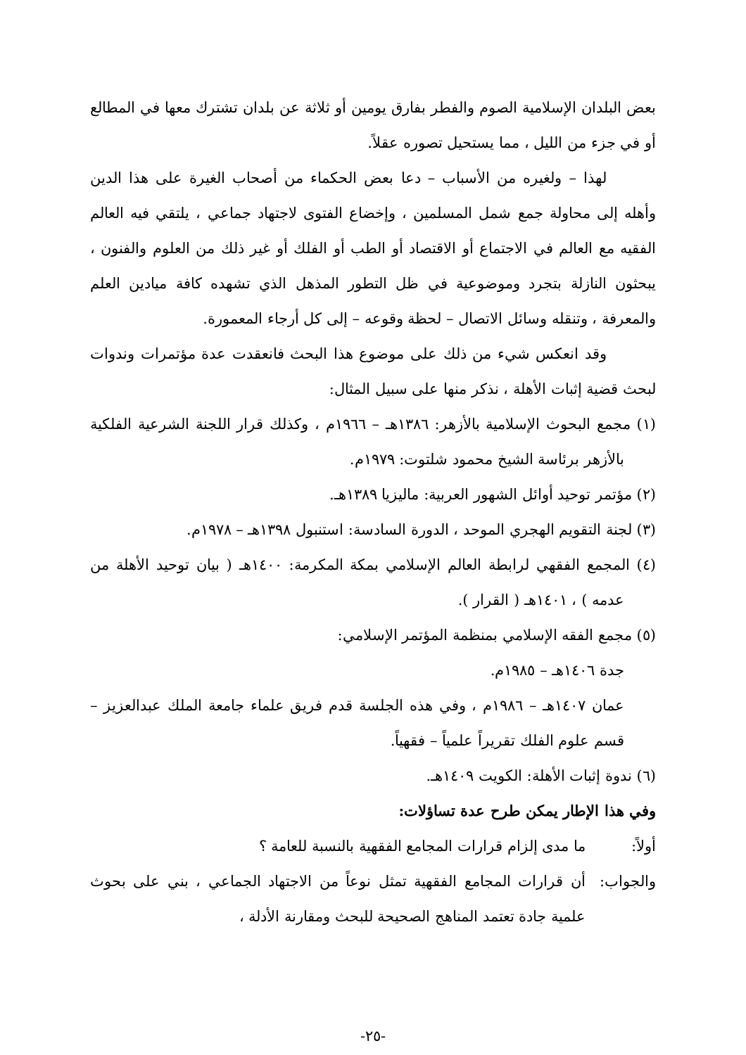بعض البلدان الإسلامية الصوم والفطر بفارق يومين أو ثلاثة عن بلدان تشترك معها في المطالع أو في جزء من الليل ، مما يستحيل تصوره عقلاً.
لهذا – ولغيره من الأسباب – دعا بعض الحكماء من أصحاب الغيرة على هذا الدين وأهله إلى محاولة جمع شمل المسلمين ، وإخضاع الفتوى لاجتهاد جماعي ، يلتقي فيه العالم الفقيه مع العالم في الاجتماع أو الاقتصاد أو الطب أو الفلك أو غير ذلك من العلوم والفنون ، يبحثون النازلة بتجرد وموضوعية في ظل التطور المذهل الذي تشهده كافة ميادين العلم والمعرفة ، وتنقله وسائل الاتصال – لحظة وقوعه – إلى كل أرجاء المعمورة.
وقد انعكس شيء من ذلك على موضوع هذا البحث فانعقدت عدة مؤتمرات وندوات لبحث قضية إثبات الأهلة ، نذكر منها على سبيل المثال:
(١) مجمع البحوث الإسلامية بالأزهر: ١٣٨٦هـ – ١٩٦٦م ، وكذلك قرار اللجنة الشرعية الفلكية بالأزهر برئاسة الشيخ محمود شلتوت: ١٩٧٩م.
(٢) مؤتمر توحيد أوائل الشهور العربية: ماليزيا ١٣٨٩هـ.
(٣) لجنة التقويم الهجري الموحد ، الدورة السادسة: استنبول ١٣٩٨هـ – ١٩٧٨م.
(٤) المجمع الفقهي لرابطة العالم الإسلامي بمكة المكرمة: ١٤٠٠هـ ( بيان توحيد الأهلة من عدمه ) ، ١٤٠١هـ ( القرار ).
(٥) مجمع الفقه الإسلامي بمنظمة المؤتمر الإسلامي:
جدة ١٤٠٦هـ – ١٩٨٥م.
عمان ١٤٠٧هـ – ١٩٨٦م ، وفي هذه الجلسة قدم فريق علماء جامعة الملك عبدالعزيز – قسم علوم الفلك تقريراً علمياً – فقهياً.
(٦) ندوة إثبات الأهلة: الكويت ١٤٠٩هـ.
وفي هذا الإطار يمكن طرح عدة تساؤلات:
أولاً: ما مدى إلزام قرارات المجامع الفقهية بالنسبة للعامة ؟
والجواب: أن قرارات المجامع الفقهية تمثل نوعاً من الاجتهاد الجماعي ، بني على بحوث علمية جادة تعتمد المناهج الصحيحة للبحث ومقارنة الأدلة ،
-٢٥-